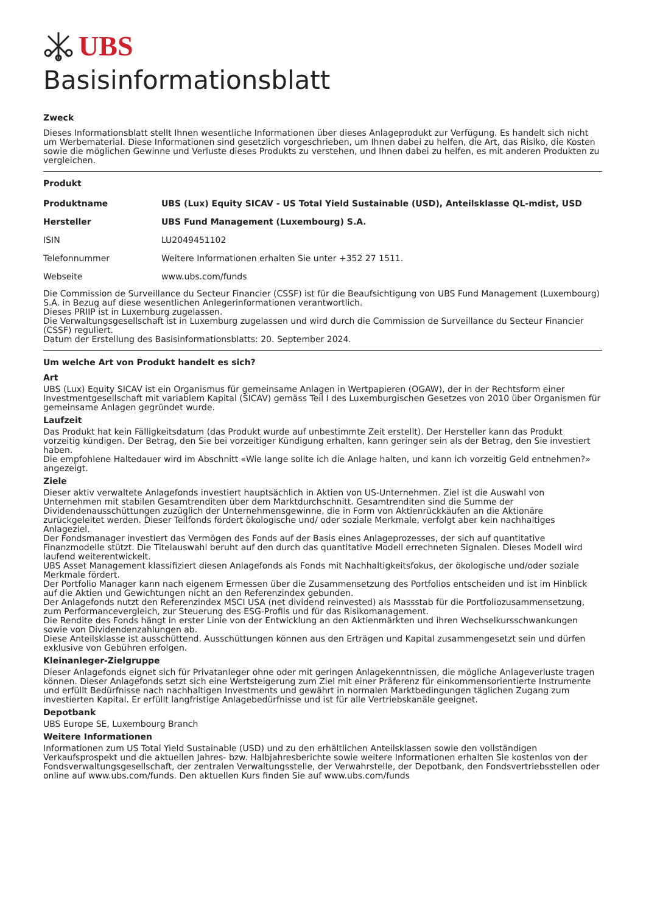UBS
Basisinformationsblatt
Zweck
Dieses Informationsblatt stellt Ihnen wesentliche Informationen über dieses Anlageprodukt zur Verfügung. Es handelt sich nicht um Werbematerial. Diese Informationen sind gesetzlich vorgeschrieben, um Ihnen dabei zu helfen, die Art, das Risiko, die Kosten sowie die möglichen Gewinne und Verluste dieses Produkts zu verstehen, und Ihnen dabei zu helfen, es mit anderen Produkten zu vergleichen.
Produkt
| Produktname | UBS (Lux) Equity SICAV - US Total Yield Sustainable (USD), Anteilsklasse QL-mdist, USD |
| Hersteller | UBS Fund Management (Luxembourg) S.A. |
| ISIN | LU2049451102 |
| Telefonnummer | Weitere Informationen erhalten Sie unter +352 27 1511. |
| Webseite | www.ubs.com/funds |
Die Commission de Surveillance du Secteur Financier (CSSF) ist für die Beaufsichtigung von UBS Fund Management (Luxembourg) S.A. in Bezug auf diese wesentlichen Anlegerinformationen verantwortlich.
Dieses PRIIP ist in Luxemburg zugelassen.
Die Verwaltungsgesellschaft ist in Luxemburg zugelassen und wird durch die Commission de Surveillance du Secteur Financier (CSSF) reguliert.
Datum der Erstellung des Basisinformationsblatts: 20. September 2024.
Um welche Art von Produkt handelt es sich?
Art
UBS (Lux) Equity SICAV ist ein Organismus für gemeinsame Anlagen in Wertpapieren (OGAW), der in der Rechtsform einer Investmentgesellschaft mit variablem Kapital (SICAV) gemäss Teil I des Luxemburgischen Gesetzes von 2010 über Organismen für gemeinsame Anlagen gegründet wurde.
Laufzeit
Das Produkt hat kein Fälligkeitsdatum (das Produkt wurde auf unbestimmte Zeit erstellt). Der Hersteller kann das Produkt vorzeitig kündigen. Der Betrag, den Sie bei vorzeitiger Kündigung erhalten, kann geringer sein als der Betrag, den Sie investiert haben.
Die empfohlene Haltedauer wird im Abschnitt «Wie lange sollte ich die Anlage halten, und kann ich vorzeitig Geld entnehmen?» angezeigt.
Ziele
Dieser aktiv verwaltete Anlagefonds investiert hauptsächlich in Aktien von US-Unternehmen. Ziel ist die Auswahl von Unternehmen mit stabilen Gesamtrenditen über dem Marktdurchschnitt. Gesamtrenditen sind die Summe der Dividendenausschüttungen zuzüglich der Unternehmensgewinne, die in Form von Aktienrückkäufen an die Aktionäre zurückgeleitet werden. Dieser Teilfonds fördert ökologische und/ oder soziale Merkmale, verfolgt aber kein nachhaltiges Anlageziel.
Der Fondsmanager investiert das Vermögen des Fonds auf der Basis eines Anlageprozesses, der sich auf quantitative Finanzmodelle stützt. Die Titelauswahl beruht auf den durch das quantitative Modell errechneten Signalen. Dieses Modell wird laufend weiterentwickelt.
UBS Asset Management klassifiziert diesen Anlagefonds als Fonds mit Nachhaltigkeitsfokus, der ökologische und/oder soziale Merkmale fördert.
Der Portfolio Manager kann nach eigenem Ermessen über die Zusammensetzung des Portfolios entscheiden und ist im Hinblick auf die Aktien und Gewichtungen nicht an den Referenzindex gebunden.
Der Anlagefonds nutzt den Referenzindex MSCI USA (net dividend reinvested) als Massstab für die Portfoliozusammensetzung, zum Performancevergleich, zur Steuerung des ESG-Profils und für das Risikomanagement.
Die Rendite des Fonds hängt in erster Linie von der Entwicklung an den Aktienmärkten und ihren Wechselkursschwankungen sowie von Dividendenzahlungen ab.
Diese Anteilsklasse ist ausschüttend. Ausschüttungen können aus den Erträgen und Kapital zusammengesetzt sein und dürfen exklusive von Gebühren erfolgen.
Kleinanleger-Zielgruppe
Dieser Anlagefonds eignet sich für Privatanleger ohne oder mit geringen Anlagekenntnissen, die mögliche Anlageverluste tragen können. Dieser Anlagefonds setzt sich eine Wertsteigerung zum Ziel mit einer Präferenz für einkommensorientierte Instrumente und erfüllt Bedürfnisse nach nachhaltigen Investments und gewährt in normalen Marktbedingungen täglichen Zugang zum investierten Kapital. Er erfüllt langfristige Anlagebedürfnisse und ist für alle Vertriebskanäle geeignet.
Depotbank
UBS Europe SE, Luxembourg Branch
Weitere Informationen
Informationen zum US Total Yield Sustainable (USD) und zu den erhältlichen Anteilsklassen sowie den vollständigen Verkaufsprospekt und die aktuellen Jahres- bzw. Halbjahresberichte sowie weitere Informationen erhalten Sie kostenlos von der Fondsverwaltungsgesellschaft, der zentralen Verwaltungsstelle, der Verwahrstelle, der Depotbank, den Fondsvertriebsstellen oder online auf www.ubs.com/funds. Den aktuellen Kurs finden Sie auf www.ubs.com/funds